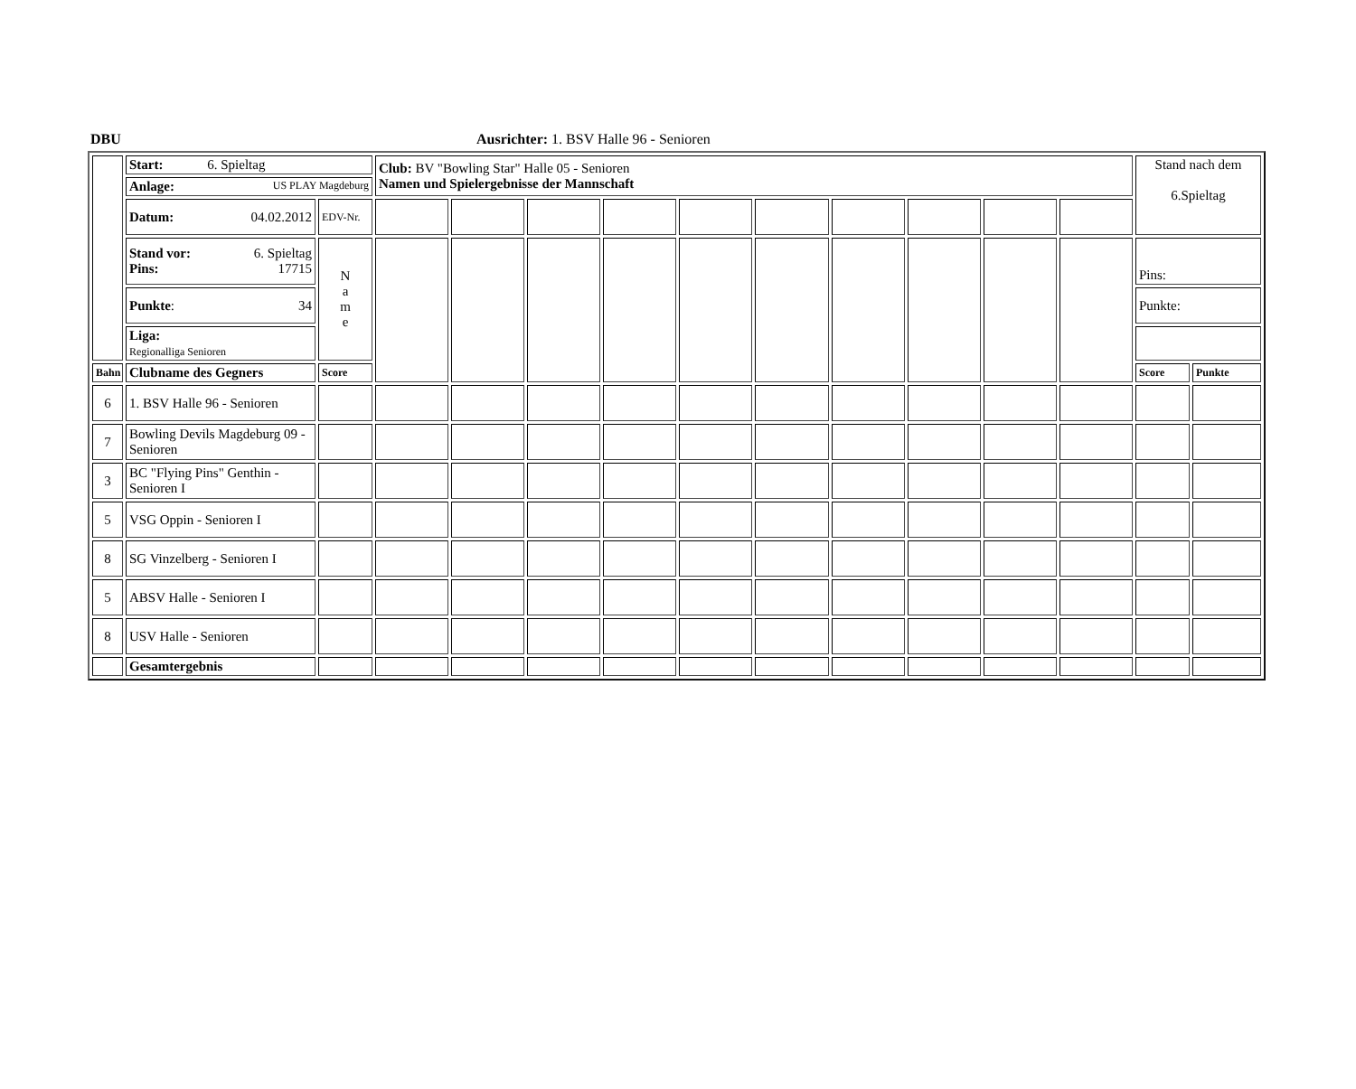DBU Ausrichter: 1. BSV Halle 96 - Senioren
| | Start: 6. Spieltag | | Club: BV "Bowling Star" Halle 05 - Senioren Namen und Spielergebnisse der Mannschaft | | | | | | | | | | Stand nach dem 6.Spieltag | |
| | Anlage: US PLAY Magdeburg | | | | | | | | | | | | | |
| | Datum: 04.02.2012 | EDV-Nr. | | | | | | | | | | | | |
| | Stand vor: 6. Spieltag Pins: 17715 | N a m e | | | | | | | | | | | Pins: | |
| | Punkte : 34 | | | | | | | | | | | | Punkte: | |
| | Liga: Regionalliga Senioren | | | | | | | | | | | | | |
| Bahn | Clubname des Gegners | Score | | | | | | | | | | | Score | Punkte |
| 6 | 1. BSV Halle 96 - Senioren | | | | | | | | | | | | | |
| 7 | Bowling Devils Magdeburg 09 - Senioren | | | | | | | | | | | | | |
| 3 | BC "Flying Pins" Genthin - Senioren I | | | | | | | | | | | | | |
| 5 | VSG Oppin - Senioren I | | | | | | | | | | | | | |
| 8 | SG Vinzelberg - Senioren I | | | | | | | | | | | | | |
| 5 | ABSV Halle - Senioren I | | | | | | | | | | | | | |
| 8 | USV Halle - Senioren | | | | | | | | | | | | | |
| | Gesamtergebnis | | | | | | | | | | | | | |